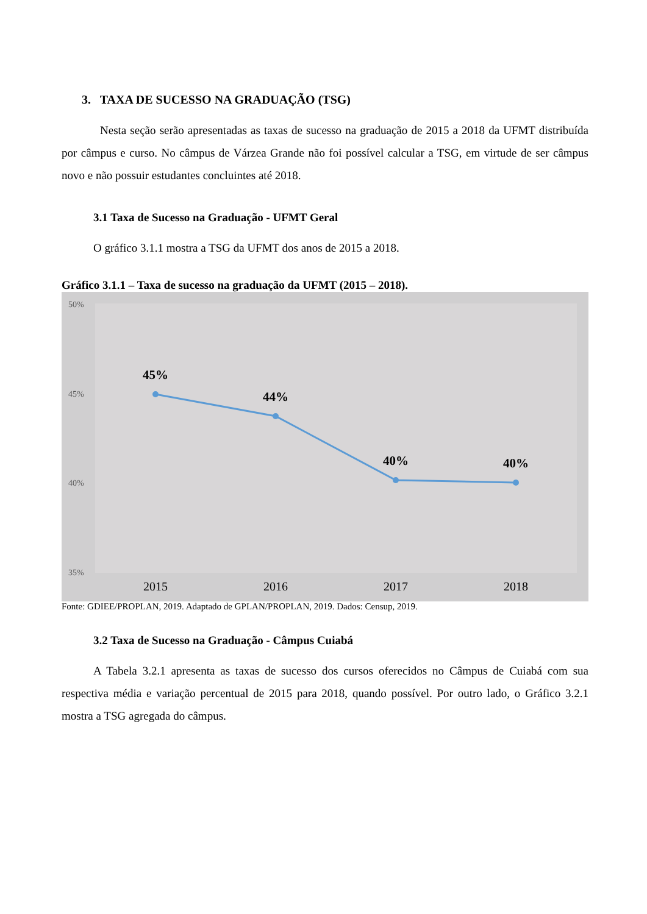3. TAXA DE SUCESSO NA GRADUAÇÃO (TSG)
Nesta seção serão apresentadas as taxas de sucesso na graduação de 2015 a 2018 da UFMT distribuída por câmpus e curso. No câmpus de Várzea Grande não foi possível calcular a TSG, em virtude de ser câmpus novo e não possuir estudantes concluintes até 2018.
3.1 Taxa de Sucesso na Graduação - UFMT Geral
O gráfico 3.1.1 mostra a TSG da UFMT dos anos de 2015 a 2018.
Gráfico 3.1.1 – Taxa de sucesso na graduação da UFMT (2015 – 2018).
50%
45%
40%
35%
45%
44%
40%
40%
2015
2016
2017
2018
Fonte: GDIEE/PROPLAN, 2019. Adaptado de GPLAN/PROPLAN, 2019. Dados: Censup, 2019.
3.2 Taxa de Sucesso na Graduação - Câmpus Cuiabá
A Tabela 3.2.1 apresenta as taxas de sucesso dos cursos oferecidos no Câmpus de Cuiabá com sua respectiva média e variação percentual de 2015 para 2018, quando possível. Por outro lado, o Gráfico 3.2.1 mostra a TSG agregada do câmpus.